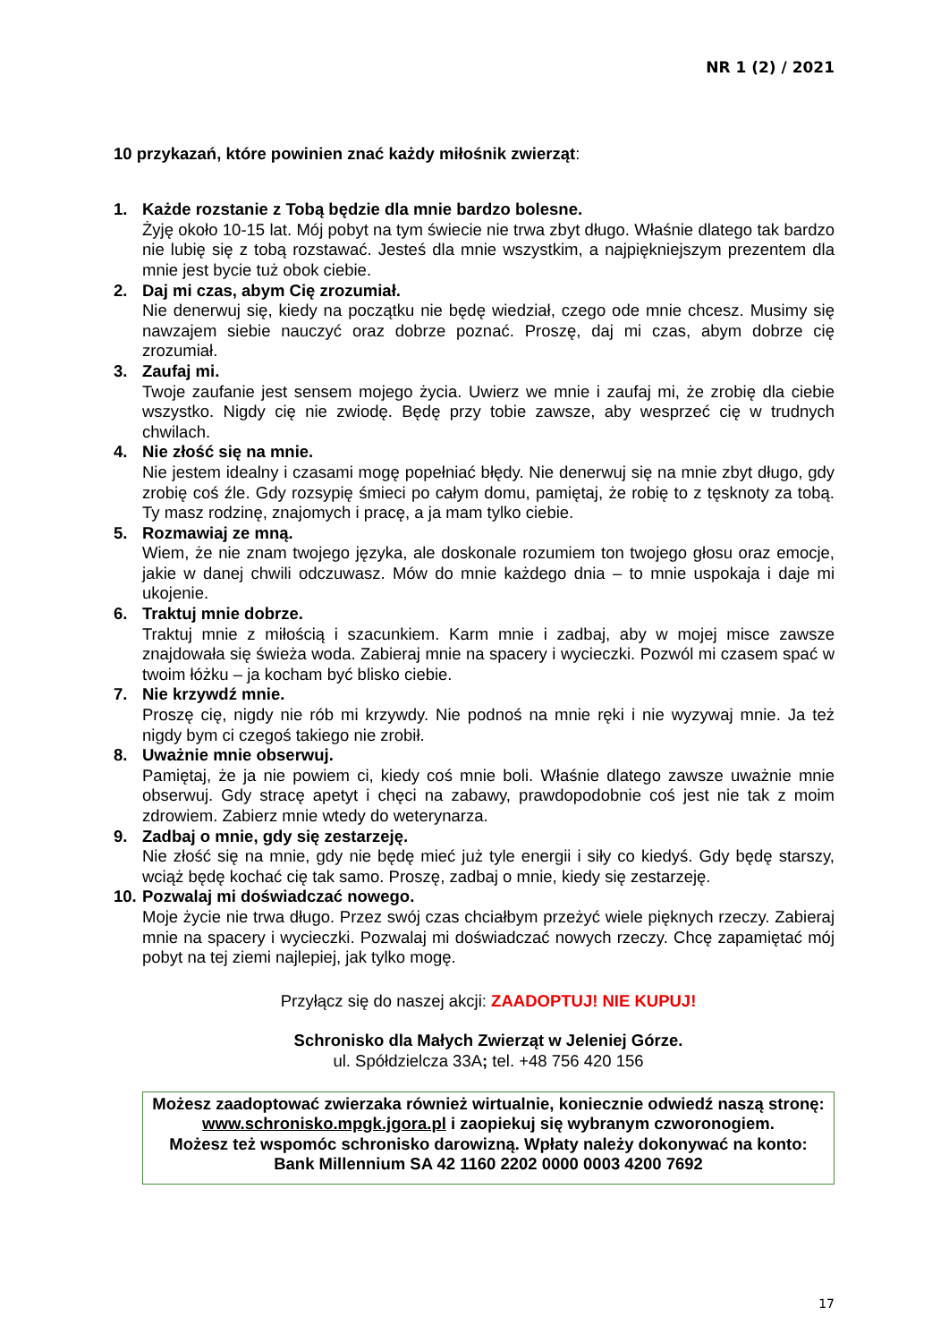NR 1 (2) / 2021
10 przykazań, które powinien znać każdy miłośnik zwierząt:
1. Każde rozstanie z Tobą będzie dla mnie bardzo bolesne.
Żyję około 10-15 lat. Mój pobyt na tym świecie nie trwa zbyt długo. Właśnie dlatego tak bardzo nie lubię się z tobą rozstawać. Jesteś dla mnie wszystkim, a najpiękniejszym prezentem dla mnie jest bycie tuż obok ciebie.
2. Daj mi czas, abym Cię zrozumiał.
Nie denerwuj się, kiedy na początku nie będę wiedział, czego ode mnie chcesz. Musimy się nawzajem siebie nauczyć oraz dobrze poznać. Proszę, daj mi czas, abym dobrze cię zrozumiał.
3. Zaufaj mi.
Twoje zaufanie jest sensem mojego życia. Uwierz we mnie i zaufaj mi, że zrobię dla ciebie wszystko. Nigdy cię nie zwiodę. Będę przy tobie zawsze, aby wesprzeć cię w trudnych chwilach.
4. Nie złość się na mnie.
Nie jestem idealny i czasami mogę popełniać błędy. Nie denerwuj się na mnie zbyt długo, gdy zrobię coś źle. Gdy rozsypię śmieci po całym domu, pamiętaj, że robię to z tęsknoty za tobą. Ty masz rodzinę, znajomych i pracę, a ja mam tylko ciebie.
5. Rozmawiaj ze mną.
Wiem, że nie znam twojego języka, ale doskonale rozumiem ton twojego głosu oraz emocje, jakie w danej chwili odczuwasz. Mów do mnie każdego dnia – to mnie uspokaja i daje mi ukojenie.
6. Traktuj mnie dobrze.
Traktuj mnie z miłością i szacunkiem. Karm mnie i zadbaj, aby w mojej misce zawsze znajdowała się świeża woda. Zabieraj mnie na spacery i wycieczki. Pozwól mi czasem spać w twoim łóżku – ja kocham być blisko ciebie.
7. Nie krzywdź mnie.
Proszę cię, nigdy nie rób mi krzywdy. Nie podnoś na mnie ręki i nie wyzywaj mnie. Ja też nigdy bym ci czegoś takiego nie zrobił.
8. Uważnie mnie obserwuj.
Pamiętaj, że ja nie powiem ci, kiedy coś mnie boli. Właśnie dlatego zawsze uważnie mnie obserwuj. Gdy stracę apetyt i chęci na zabawy, prawdopodobnie coś jest nie tak z moim zdrowiem. Zabierz mnie wtedy do weterynarza.
9. Zadbaj o mnie, gdy się zestarzeję.
Nie złość się na mnie, gdy nie będę mieć już tyle energii i siły co kiedyś. Gdy będę starszy, wciąż będę kochać cię tak samo. Proszę, zadbaj o mnie, kiedy się zestarzeję.
10.
Pozwalaj mi doświadczać nowego.
Moje życie nie trwa długo. Przez swój czas chciałbym przeżyć wiele pięknych rzeczy. Zabieraj mnie na spacery i wycieczki. Pozwalaj mi doświadczać nowych rzeczy. Chcę zapamiętać mój pobyt na tej ziemi najlepiej, jak tylko mogę.
Przyłącz się do naszej akcji: ZAADOPTUJ! NIE KUPUJ!
Schronisko dla Małych Zwierząt w Jeleniej Górze.
ul. Spółdzielcza 33A; tel. +48 756 420 156
Możesz zaadoptować zwierzaka również wirtualnie, koniecznie odwiedź naszą stronę: www.schronisko.mpgk.jgora.pl i zaopiekuj się wybranym czworonogiem.
Możesz też wspomóc schronisko darowizną. Wpłaty należy dokonywać na konto:
Bank Millennium SA 42 1160 2202 0000 0003 4200 7692
17